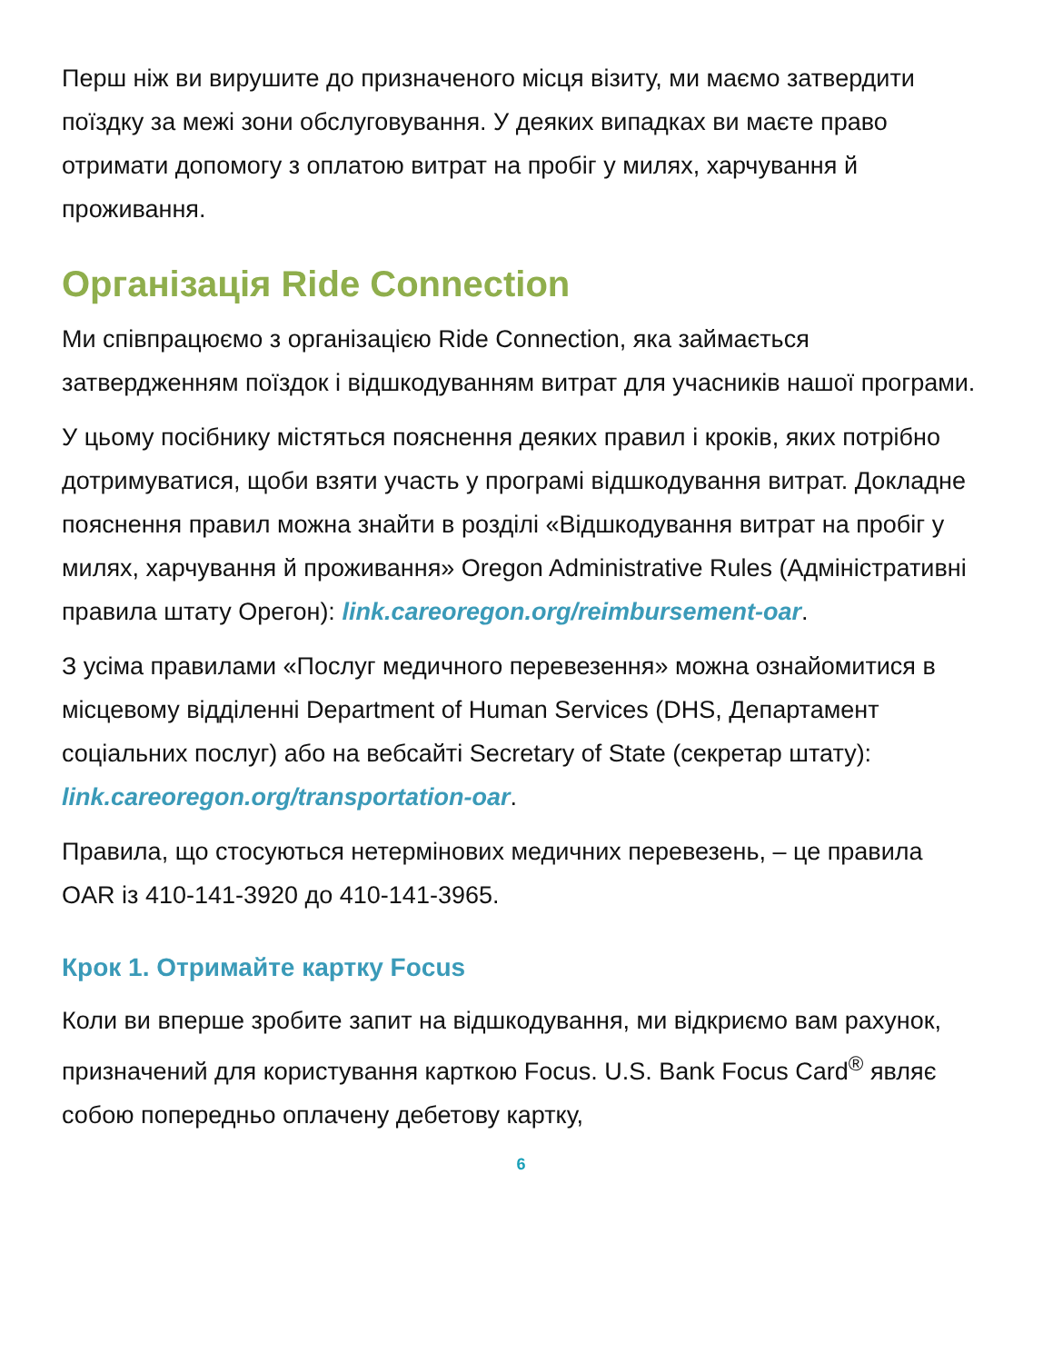Перш ніж ви вирушите до призначеного місця візиту, ми маємо затвердити поїздку за межі зони обслуговування. У деяких випадках ви маєте право отримати допомогу з оплатою витрат на пробіг у милях, харчування й проживання.
Організація Ride Connection
Ми співпрацюємо з організацією Ride Connection, яка займається затвердженням поїздок і відшкодуванням витрат для учасників нашої програми.
У цьому посібнику містяться пояснення деяких правил і кроків, яких потрібно дотримуватися, щоби взяти участь у програмі відшкодування витрат. Докладне пояснення правил можна знайти в розділі «Відшкодування витрат на пробіг у милях, харчування й проживання» Oregon Administrative Rules (Адміністративні правила штату Орегон): link.careoregon.org/reimbursement-oar.
З усіма правилами «Послуг медичного перевезення» можна ознайомитися в місцевому відділенні Department of Human Services (DHS, Департамент соціальних послуг) або на вебсайті Secretary of State (секретар штату): link.careoregon.org/transportation-oar.
Правила, що стосуються нетермінових медичних перевезень, – це правила OAR із 410-141-3920 до 410-141-3965.
Крок 1. Отримайте картку Focus
Коли ви вперше зробите запит на відшкодування, ми відкриємо вам рахунок, призначений для користування карткою Focus. U.S. Bank Focus Card<sup>®</sup> являє собою попередньо оплачену дебетову картку,
6